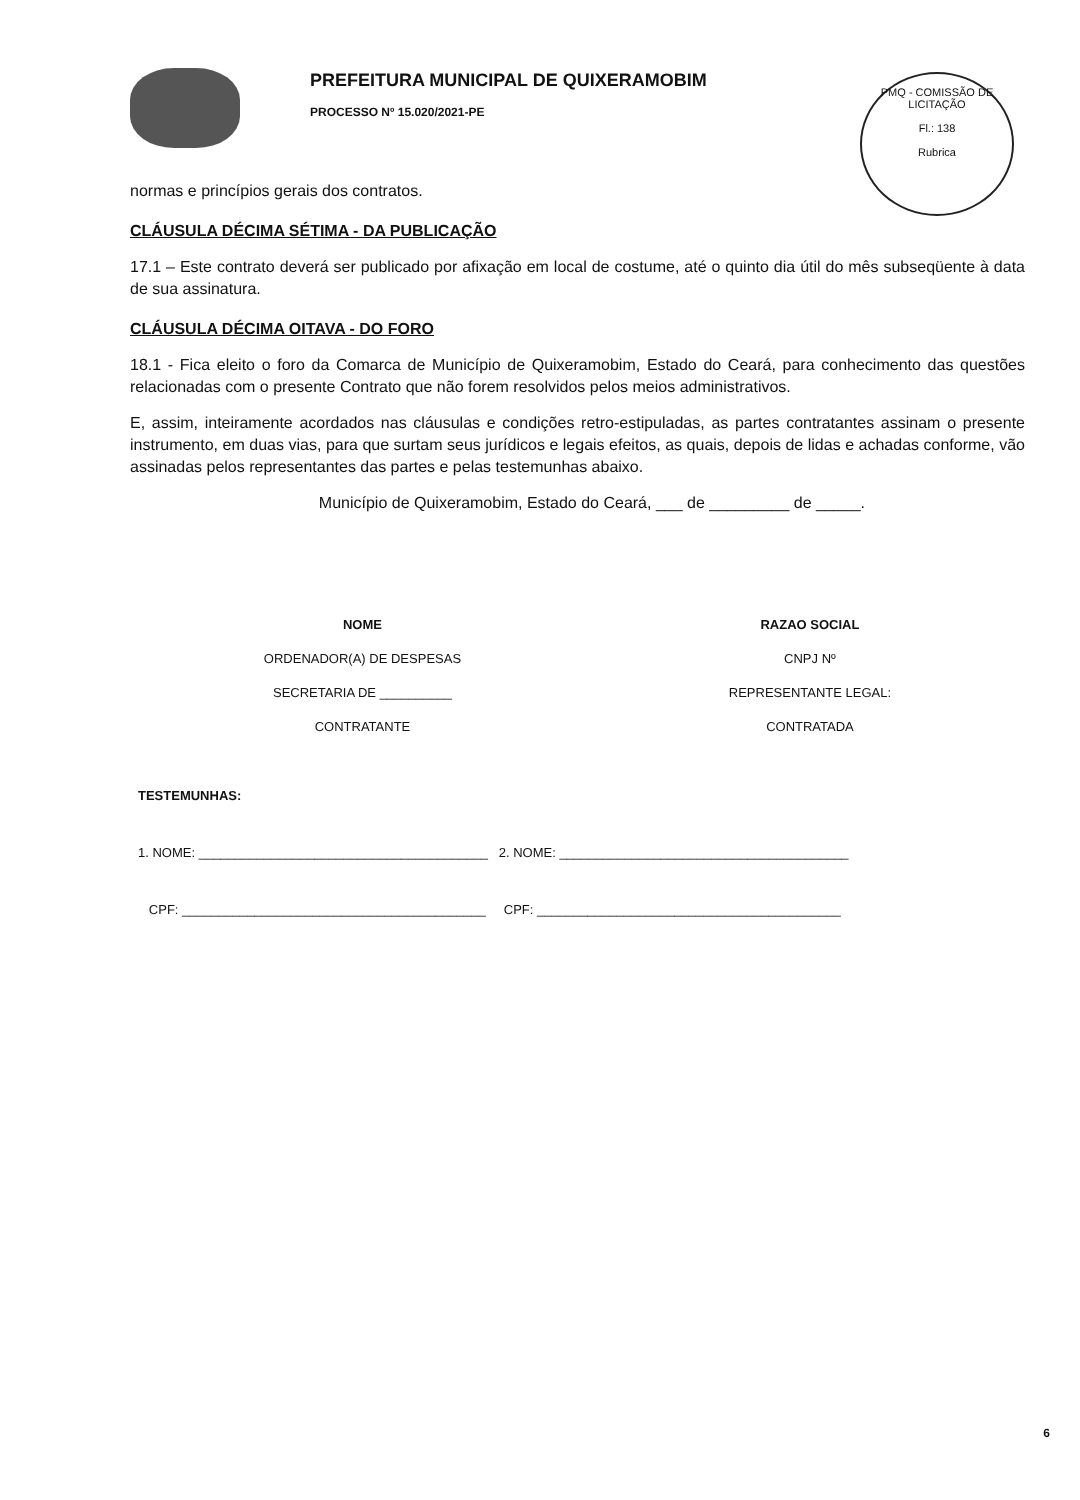PREFEITURA MUNICIPAL DE QUIXERAMOBIM
PROCESSO Nº 15.020/2021-PE
PMQ - COMISSÃO DE LICITAÇÃO
Fl.: 138
Rubrica
normas e princípios gerais dos contratos.
CLÁUSULA DÉCIMA SÉTIMA - DA PUBLICAÇÃO
17.1 – Este contrato deverá ser publicado por afixação em local de costume, até o quinto dia útil do mês subseqüente à data de sua assinatura.
CLÁUSULA DÉCIMA OITAVA - DO FORO
18.1 - Fica eleito o foro da Comarca de Município de Quixeramobim, Estado do Ceará, para conhecimento das questões relacionadas com o presente Contrato que não forem resolvidos pelos meios administrativos.
E, assim, inteiramente acordados nas cláusulas e condições retro-estipuladas, as partes contratantes assinam o presente instrumento, em duas vias, para que surtam seus jurídicos e legais efeitos, as quais, depois de lidas e achadas conforme, vão assinadas pelos representantes das partes e pelas testemunhas abaixo.
Município de Quixeramobim, Estado do Ceará, ___ de _________ de _____.
NOME
ORDENADOR(A) DE DESPESAS
SECRETARIA DE __________
CONTRATANTE
RAZAO SOCIAL
CNPJ Nº
REPRESENTANTE LEGAL:
CONTRATADA
TESTEMUNHAS:
1. NOME: ________________________________________ 2. NOME: ________________________________________
CPF: __________________________________________ CPF: __________________________________________
6